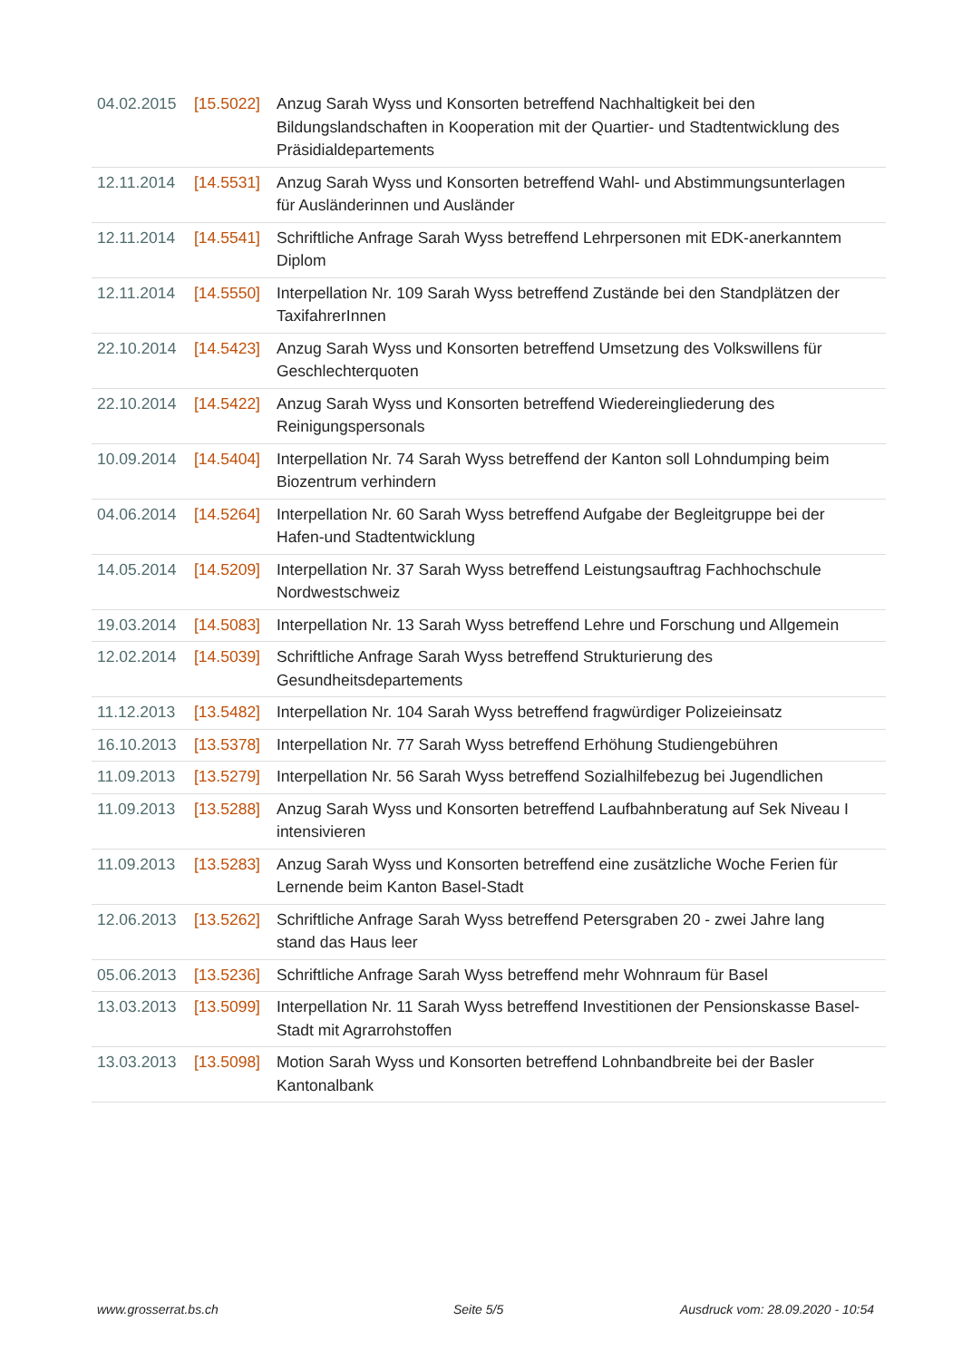| 04.02.2015 | [15.5022] | Anzug Sarah Wyss und Konsorten betreffend Nachhaltigkeit bei den Bildungslandschaften in Kooperation mit der Quartier- und Stadtentwicklung des Präsidialdepartements |
| 12.11.2014 | [14.5531] | Anzug Sarah Wyss und Konsorten betreffend Wahl- und Abstimmungsunterlagen für Ausländerinnen und Ausländer |
| 12.11.2014 | [14.5541] | Schriftliche Anfrage Sarah Wyss betreffend Lehrpersonen mit EDK-anerkanntem Diplom |
| 12.11.2014 | [14.5550] | Interpellation Nr. 109 Sarah Wyss betreffend Zustände bei den Standplätzen der TaxifahrerInnen |
| 22.10.2014 | [14.5423] | Anzug Sarah Wyss und Konsorten betreffend Umsetzung des Volkswillens für Geschlechterquoten |
| 22.10.2014 | [14.5422] | Anzug Sarah Wyss und Konsorten betreffend Wiedereingliederung des Reinigungspersonals |
| 10.09.2014 | [14.5404] | Interpellation Nr. 74 Sarah Wyss betreffend der Kanton soll Lohndumping beim Biozentrum verhindern |
| 04.06.2014 | [14.5264] | Interpellation Nr. 60 Sarah Wyss betreffend Aufgabe der Begleitgruppe bei der Hafen-und Stadtentwicklung |
| 14.05.2014 | [14.5209] | Interpellation Nr. 37 Sarah Wyss betreffend Leistungsauftrag Fachhochschule Nordwestschweiz |
| 19.03.2014 | [14.5083] | Interpellation Nr. 13 Sarah Wyss betreffend Lehre und Forschung und Allgemein |
| 12.02.2014 | [14.5039] | Schriftliche Anfrage Sarah Wyss betreffend Strukturierung des Gesundheitsdepartements |
| 11.12.2013 | [13.5482] | Interpellation Nr. 104 Sarah Wyss betreffend fragwürdiger Polizeieinsatz |
| 16.10.2013 | [13.5378] | Interpellation Nr. 77 Sarah Wyss betreffend Erhöhung Studiengebühren |
| 11.09.2013 | [13.5279] | Interpellation Nr. 56 Sarah Wyss betreffend Sozialhilfebezug bei Jugendlichen |
| 11.09.2013 | [13.5288] | Anzug Sarah Wyss und Konsorten betreffend Laufbahnberatung auf Sek Niveau I intensivieren |
| 11.09.2013 | [13.5283] | Anzug Sarah Wyss und Konsorten betreffend eine zusätzliche Woche Ferien für Lernende beim Kanton Basel-Stadt |
| 12.06.2013 | [13.5262] | Schriftliche Anfrage Sarah Wyss betreffend Petersgraben 20 - zwei Jahre lang stand das Haus leer |
| 05.06.2013 | [13.5236] | Schriftliche Anfrage Sarah Wyss betreffend mehr Wohnraum für Basel |
| 13.03.2013 | [13.5099] | Interpellation Nr. 11 Sarah Wyss betreffend Investitionen der Pensionskasse Basel-Stadt mit Agrarrohstoffen |
| 13.03.2013 | [13.5098] | Motion Sarah Wyss und Konsorten betreffend Lohnbandbreite bei der Basler Kantonalbank |
www.grosserrat.bs.ch Seite 5/5
Ausdruck vom: 28.09.2020 - 10:54